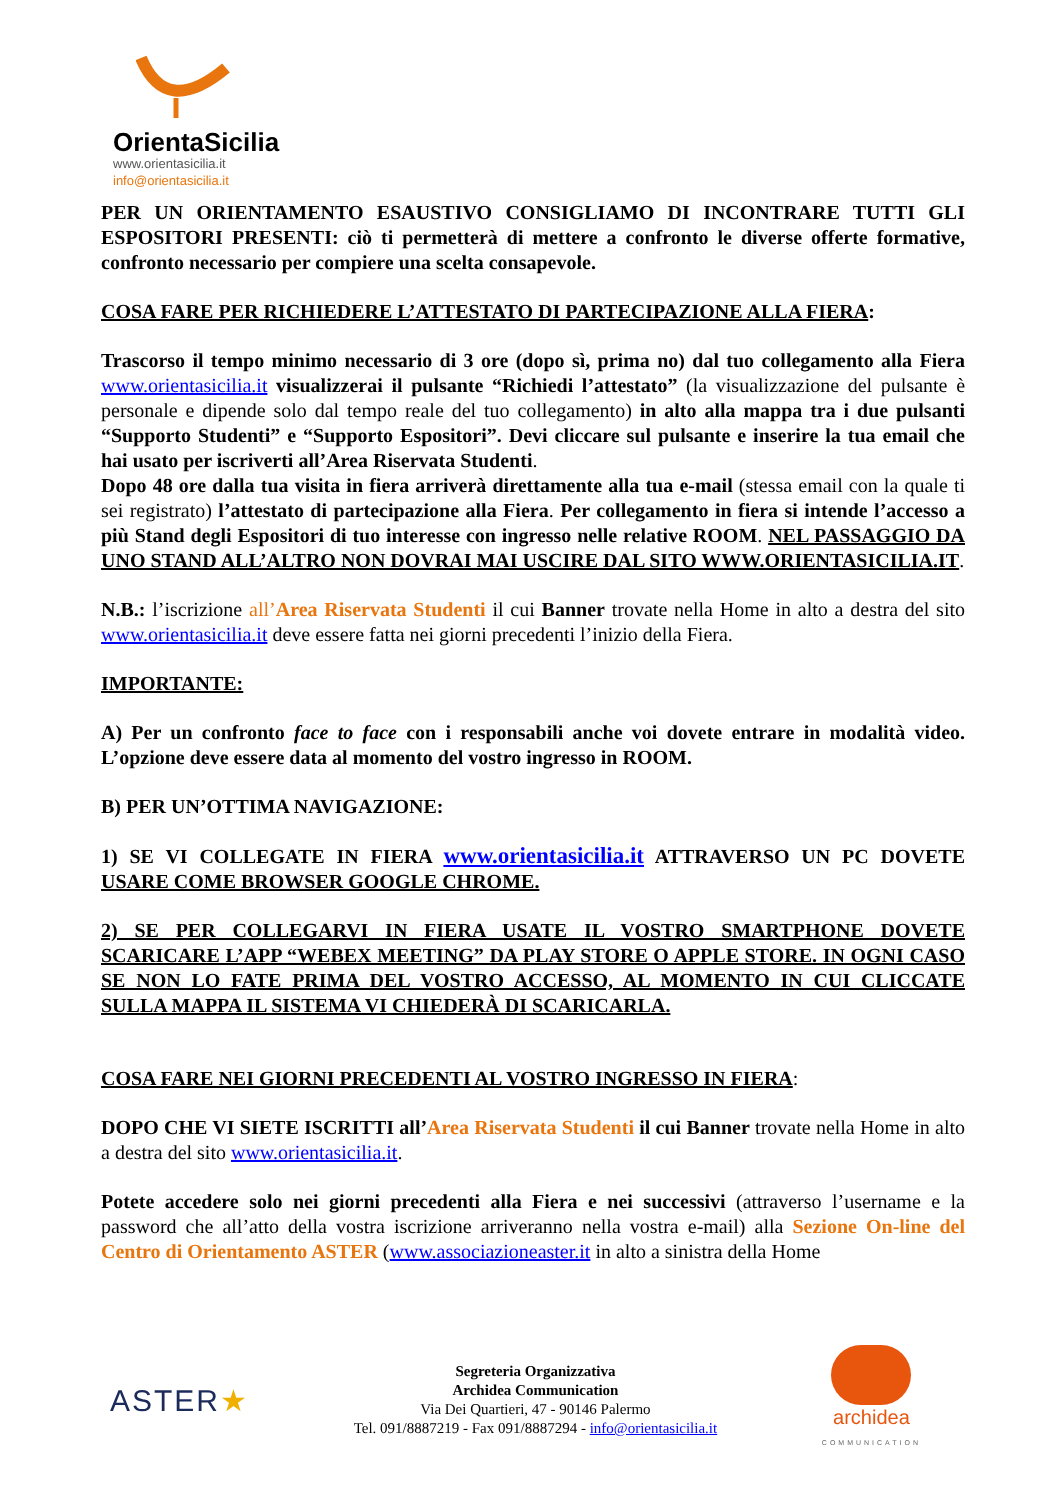OrientaSicilia
www.orientasicilia.it
info@orientasicilia.it
PER UN ORIENTAMENTO ESAUSTIVO CONSIGLIAMO DI INCONTRARE TUTTI GLI ESPOSITORI PRESENTI: ciò ti permetterà di mettere a confronto le diverse offerte formative, confronto necessario per compiere una scelta consapevole.
COSA FARE PER RICHIEDERE L’ATTESTATO DI PARTECIPAZIONE ALLA FIERA:
Trascorso il tempo minimo necessario di 3 ore (dopo sì, prima no) dal tuo collegamento alla Fiera www.orientasicilia.it visualizzerai il pulsante “Richiedi l’attestato” (la visualizzazione del pulsante è personale e dipende solo dal tempo reale del tuo collegamento) in alto alla mappa tra i due pulsanti “Supporto Studenti” e “Supporto Espositori”. Devi cliccare sul pulsante e inserire la tua email che hai usato per iscriverti all’Area Riservata Studenti.
Dopo 48 ore dalla tua visita in fiera arriverà direttamente alla tua e-mail (stessa email con la quale ti sei registrato) l’attestato di partecipazione alla Fiera. Per collegamento in fiera si intende l’accesso a più Stand degli Espositori di tuo interesse con ingresso nelle relative ROOM. NEL PASSAGGIO DA UNO STAND ALL’ALTRO NON DOVRAI MAI USCIRE DAL SITO WWW.ORIENTASICILIA.IT.
N.B.: l’iscrizione all’Area Riservata Studenti il cui Banner trovate nella Home in alto a destra del sito www.orientasicilia.it deve essere fatta nei giorni precedenti l’inizio della Fiera.
IMPORTANTE:
A) Per un confronto face to face con i responsabili anche voi dovete entrare in modalità video. L’opzione deve essere data al momento del vostro ingresso in ROOM.
B) PER UN’OTTIMA NAVIGAZIONE:
1) SE VI COLLEGATE IN FIERA www.orientasicilia.it ATTRAVERSO UN PC DOVETE USARE COME BROWSER GOOGLE CHROME.
2) SE PER COLLEGARVI IN FIERA USATE IL VOSTRO SMARTPHONE DOVETE SCARICARE L’APP “WEBEX MEETING” DA PLAY STORE O APPLE STORE. IN OGNI CASO SE NON LO FATE PRIMA DEL VOSTRO ACCESSO, AL MOMENTO IN CUI CLICCATE SULLA MAPPA IL SISTEMA VI CHIEDERÀ DI SCARICARLA.
COSA FARE NEI GIORNI PRECEDENTI AL VOSTRO INGRESSO IN FIERA:
DOPO CHE VI SIETE ISCRITTI all’Area Riservata Studenti il cui Banner trovate nella Home in alto a destra del sito www.orientasicilia.it.
Potete accedere solo nei giorni precedenti alla Fiera e nei successivi (attraverso l’username e la password che all’atto della vostra iscrizione arriveranno nella vostra e-mail) alla Sezione On-line del Centro di Orientamento ASTER (www.associazioneaster.it in alto a sinistra della Home
ASTER★
Segreteria Organizzativa
Archidea Communication
Via Dei Quartieri, 47 - 90146 Palermo
Tel. 091/8887219 - Fax 091/8887294 - info@orientasicilia.it
archidea
COMMUNICATION